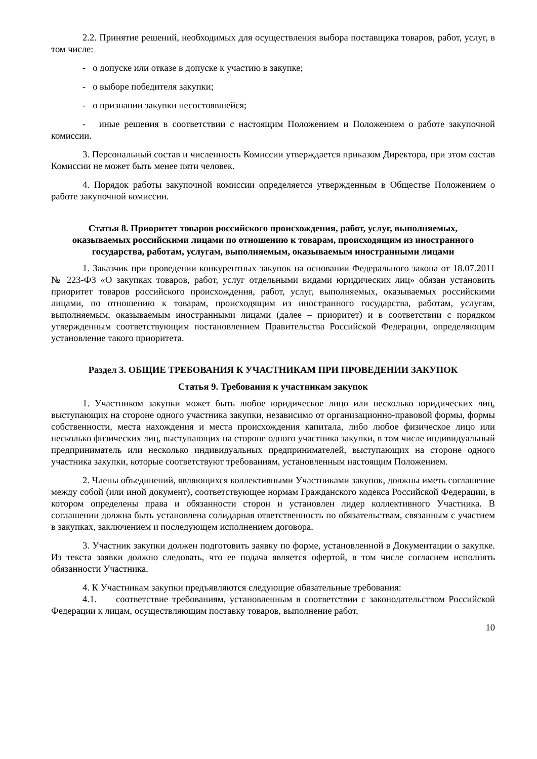2.2. Принятие решений, необходимых для осуществления выбора поставщика товаров, работ, услуг, в том числе:
- о допуске или отказе в допуске к участию в закупке;
- о выборе победителя закупки;
- о признании закупки несостоявшейся;
- иные решения в соответствии с настоящим Положением и Положением о работе закупочной комиссии.
3. Персональный состав и численность Комиссии утверждается приказом Директора, при этом состав Комиссии не может быть менее пяти человек.
4. Порядок работы закупочной комиссии определяется утвержденным в Обществе Положением о работе закупочной комиссии.
Статья 8. Приоритет товаров российского происхождения, работ, услуг, выполняемых, оказываемых российскими лицами по отношению к товарам, происходящим из иностранного государства, работам, услугам, выполняемым, оказываемым иностранными лицами
1. Заказчик при проведении конкурентных закупок на основании Федерального закона от 18.07.2011 № 223-ФЗ «О закупках товаров, работ, услуг отдельными видами юридических лиц» обязан установить приоритет товаров российского происхождения, работ, услуг, выполняемых, оказываемых российскими лицами, по отношению к товарам, происходящим из иностранного государства, работам, услугам, выполняемым, оказываемым иностранными лицами (далее – приоритет) и в соответствии с порядком утвержденным соответствующим постановлением Правительства Российской Федерации, определяющим установление такого приоритета.
Раздел 3. ОБЩИЕ ТРЕБОВАНИЯ К УЧАСТНИКАМ ПРИ ПРОВЕДЕНИИ ЗАКУПОК
Статья 9. Требования к участникам закупок
1. Участником закупки может быть любое юридическое лицо или несколько юридических лиц, выступающих на стороне одного участника закупки, независимо от организационно-правовой формы, формы собственности, места нахождения и места происхождения капитала, либо любое физическое лицо или несколько физических лиц, выступающих на стороне одного участника закупки, в том числе индивидуальный предприниматель или несколько индивидуальных предпринимателей, выступающих на стороне одного участника закупки, которые соответствуют требованиям, установленным настоящим Положением.
2. Члены объединений, являющихся коллективными Участниками закупок, должны иметь соглашение между собой (или иной документ), соответствующее нормам Гражданского кодекса Российской Федерации, в котором определены права и обязанности сторон и установлен лидер коллективного Участника. В соглашении должна быть установлена солидарная ответственность по обязательствам, связанным с участием в закупках, заключением и последующем исполнением договора.
3. Участник закупки должен подготовить заявку по форме, установленной в Документации о закупке. Из текста заявки должно следовать, что ее подача является офертой, в том числе согласием исполнять обязанности Участника.
4. К Участникам закупки предъявляются следующие обязательные требования:
4.1. соответствие требованиям, установленным в соответствии с законодательством Российской Федерации к лицам, осуществляющим поставку товаров, выполнение работ,
10